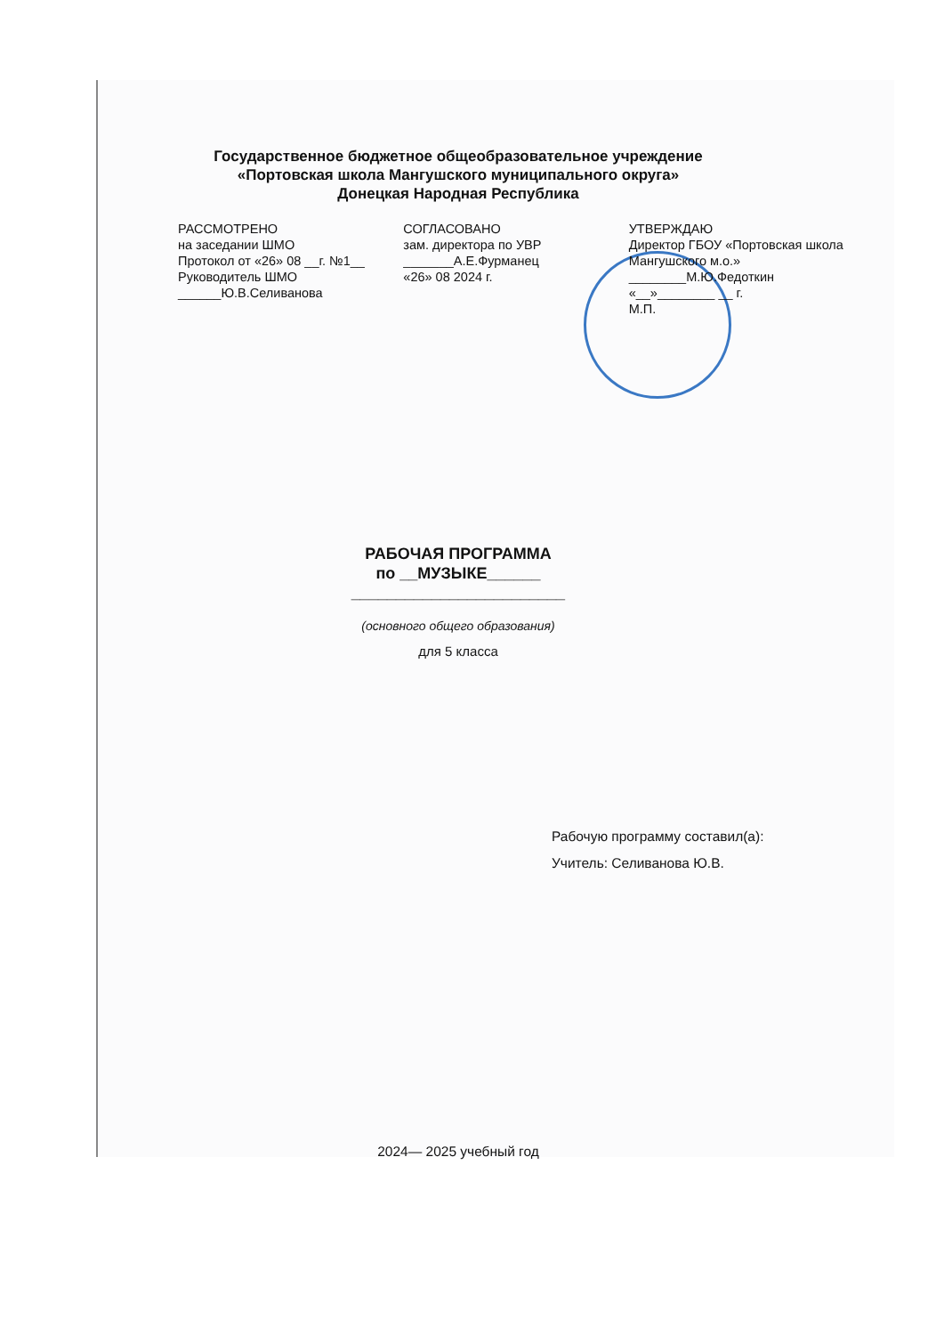Государственное бюджетное общеобразовательное учреждение
«Портовская школа Мангушского муниципального округа»
Донецкая Народная Республика
РАССМОТРЕНО
на заседании ШМО
Протокол от «26» 08 __г. №1__
Руководитель ШМО
______Ю.В.Селиванова
СОГЛАСОВАНО
зам. директора по УВР
_______А.Е.Фурманец
«26» 08 2024 г.
УТВЕРЖДАЮ
Директор ГБОУ «Портовская школа Мангушского м.о.»
________М.Ю.Федоткин
«__»________ __ г.
М.П.
РАБОЧАЯ ПРОГРАММА
по __МУЗЫКЕ______
________________________
(основного общего образования)
для 5 класса
Рабочую программу составил(а):
Учитель: Селиванова Ю.В.
2024— 2025 учебный год